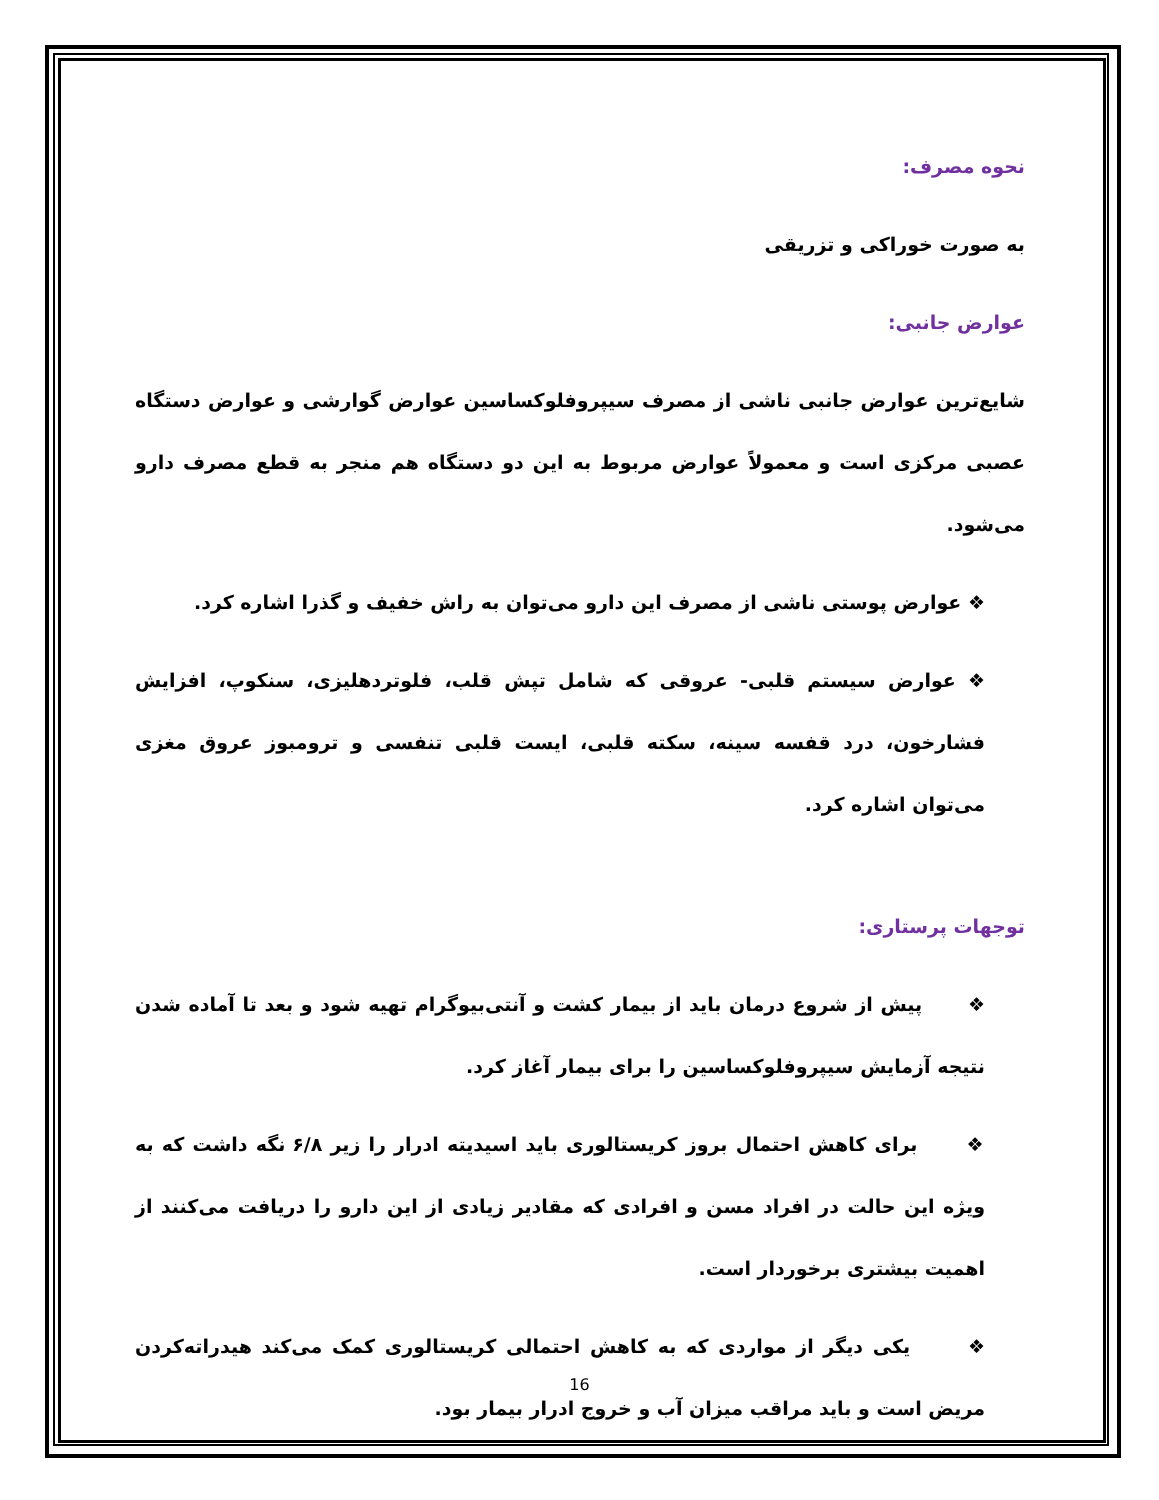نحوه مصرف:
به صورت خوراکی و تزریقی
عوارض جانبی:
شایع‌ترین عوارض جانبی ناشی از مصرف سیپروفلوکساسین عوارض گوارشی و عوارض دستگاه عصبی مرکزی است و معمولاً عوارض مربوط به این دو دستگاه هم منجر به قطع مصرف دارو می‌شود.
❖ عوارض پوستی ناشی از مصرف این دارو می‌توان به راش خفیف و گذرا اشاره کرد.
❖ عوارض سیستم قلبی- عروقی که شامل تپش قلب، فلوتردهلیزی، سنکوپ، افزایش فشارخون، درد قفسه سینه، سکته قلبی، ایست قلبی تنفسی و ترومبوز عروق مغزی می‌توان اشاره کرد.
توجهات پرستاری:
❖ پیش از شروع درمان باید از بیمار کشت و آنتی‌بیوگرام تهیه شود و بعد تا آماده شدن نتیجه آزمایش سیپروفلوکساسین را برای بیمار آغاز کرد.
❖ برای کاهش احتمال بروز کریستالوری باید اسیدیته ادرار را زیر ۶/۸ نگه داشت که به ویژه این حالت در افراد مسن و افرادی که مقادیر زیادی از این دارو را دریافت می‌کنند از اهمیت بیشتری برخوردار است.
❖ یکی دیگر از مواردی که به کاهش احتمالی کریستالوری کمک می‌کند هیدراته‌کردن مریض است و باید مراقب میزان آب و خروج ادرار بیمار بود.
16